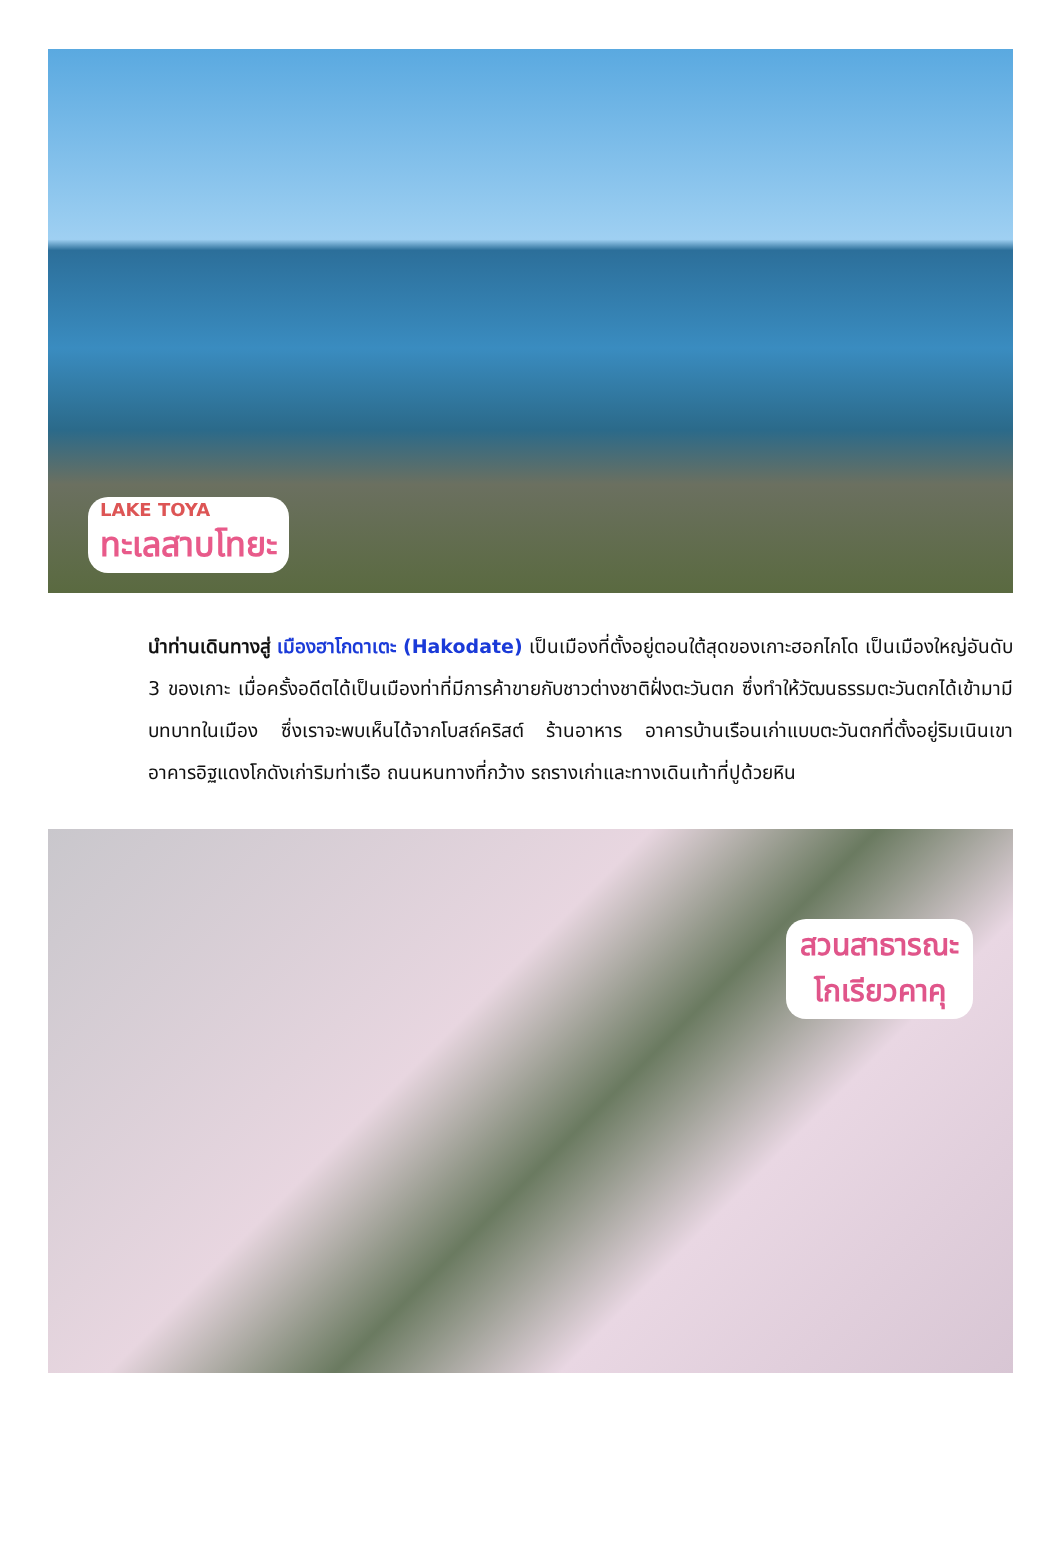LAKE TOYA
ทะเลสาบโทยะ
นำท่านเดินทางสู่ เมืองฮาโกดาเตะ (Hakodate) เป็นเมืองที่ตั้งอยู่ตอนใต้สุดของเกาะฮอกไกโด เป็นเมืองใหญ่อันดับ 3 ของเกาะ เมื่อครั้งอดีตได้เป็นเมืองท่าที่มีการค้าขายกับชาวต่างชาติฝั่งตะวันตก ซึ่งทำให้วัฒนธรรมตะวันตกได้เข้ามามีบทบาทในเมือง ซึ่งเราจะพบเห็นได้จากโบสถ์คริสต์ ร้านอาหาร อาคารบ้านเรือนเก่าแบบตะวันตกที่ตั้งอยู่ริมเนินเขา อาคารอิฐแดงโกดังเก่าริมท่าเรือ ถนนหนทางที่กว้าง รถรางเก่าและทางเดินเท้าที่ปูด้วยหิน
สวนสาธารณะ
โกเรียวคาคุ